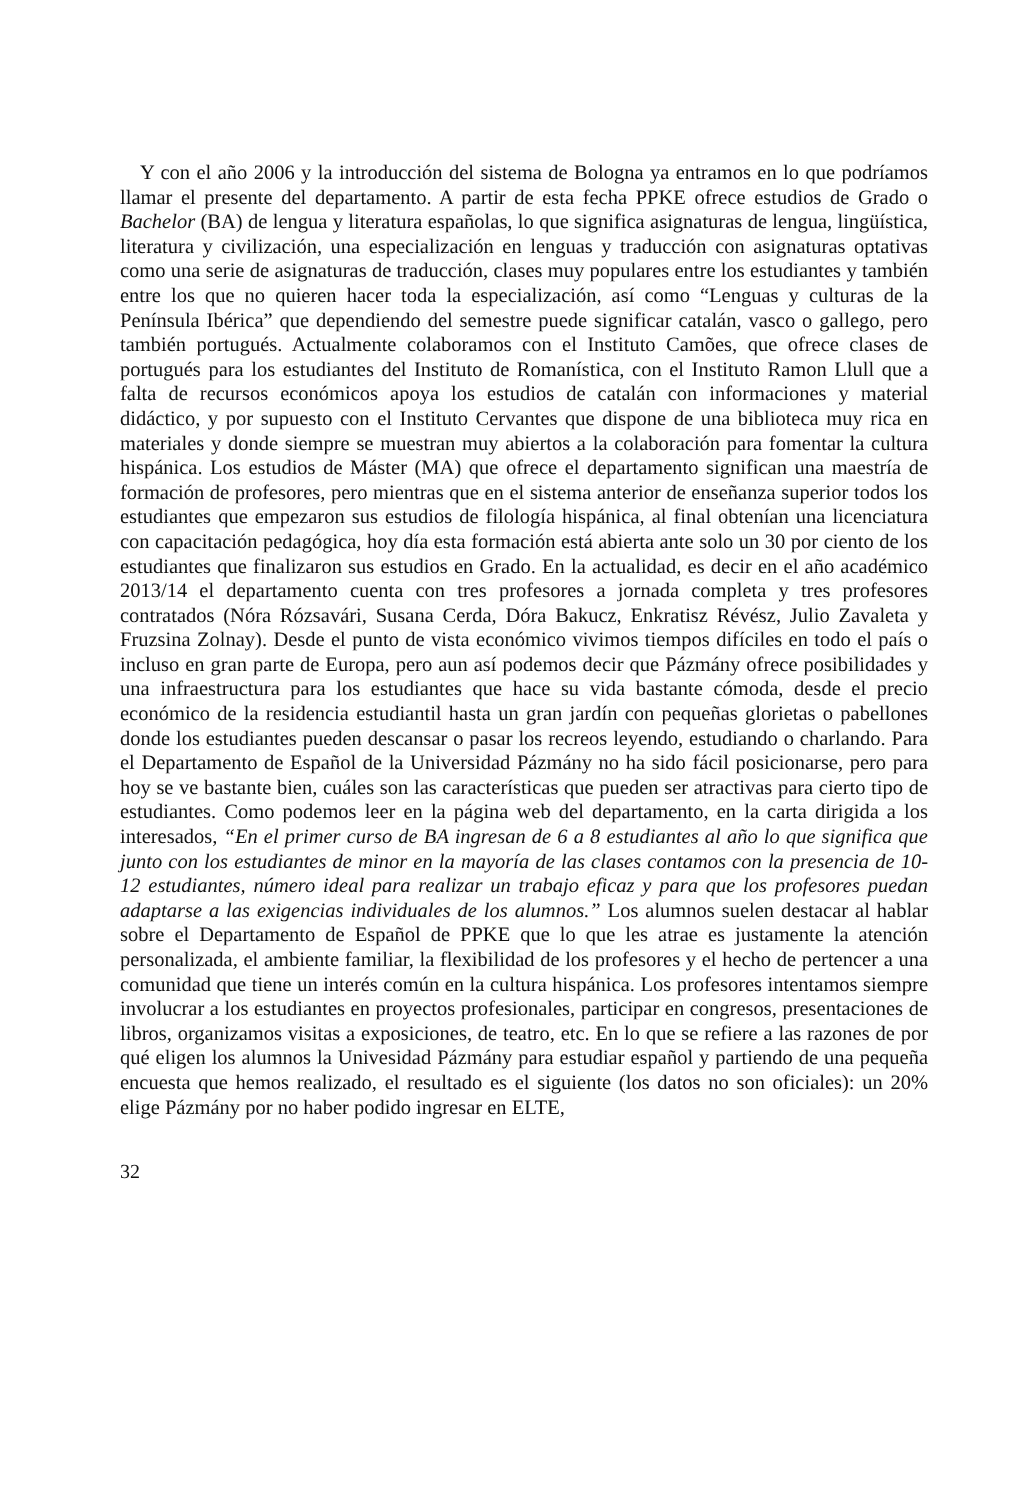Y con el año 2006 y la introducción del sistema de Bologna ya entramos en lo que podríamos llamar el presente del departamento. A partir de esta fecha PPKE ofrece estudios de Grado o Bachelor (BA) de lengua y literatura españolas, lo que significa asignaturas de lengua, lingüística, literatura y civilización, una especialización en lenguas y traducción con asignaturas optativas como una serie de asignaturas de traducción, clases muy populares entre los estudiantes y también entre los que no quieren hacer toda la especialización, así como “Lenguas y culturas de la Península Ibérica” que dependiendo del semestre puede significar catalán, vasco o gallego, pero también portugués. Actualmente colaboramos con el Instituto Camões, que ofrece clases de portugués para los estudiantes del Instituto de Romanística, con el Instituto Ramon Llull que a falta de recursos económicos apoya los estudios de catalán con informaciones y material didáctico, y por supuesto con el Instituto Cervantes que dispone de una biblioteca muy rica en materiales y donde siempre se muestran muy abiertos a la colaboración para fomentar la cultura hispánica. Los estudios de Máster (MA) que ofrece el departamento significan una maestría de formación de profesores, pero mientras que en el sistema anterior de enseñanza superior todos los estudiantes que empezaron sus estudios de filología hispánica, al final obtenían una licenciatura con capacitación pedagógica, hoy día esta formación está abierta ante solo un 30 por ciento de los estudiantes que finalizaron sus estudios en Grado. En la actualidad, es decir en el año académico 2013/14 el departamento cuenta con tres profesores a jornada completa y tres profesores contratados (Nóra Rózsavári, Susana Cerda, Dóra Bakucz, Enkratisz Révész, Julio Zavaleta y Fruzsina Zolnay). Desde el punto de vista económico vivimos tiempos difíciles en todo el país o incluso en gran parte de Europa, pero aun así podemos decir que Pázmány ofrece posibilidades y una infraestructura para los estudiantes que hace su vida bastante cómoda, desde el precio económico de la residencia estudiantil hasta un gran jardín con pequeñas glorietas o pabellones donde los estudiantes pueden descansar o pasar los recreos leyendo, estudiando o charlando. Para el Departamento de Español de la Universidad Pázmány no ha sido fácil posicionarse, pero para hoy se ve bastante bien, cuáles son las características que pueden ser atractivas para cierto tipo de estudiantes. Como podemos leer en la página web del departamento, en la carta dirigida a los interesados, “En el primer curso de BA ingresan de 6 a 8 estudiantes al año lo que significa que junto con los estudiantes de minor en la mayoría de las clases contamos con la presencia de 10-12 estudiantes, número ideal para realizar un trabajo eficaz y para que los profesores puedan adaptarse a las exigencias individuales de los alumnos.” Los alumnos suelen destacar al hablar sobre el Departamento de Español de PPKE que lo que les atrae es justamente la atención personalizada, el ambiente familiar, la flexibilidad de los profesores y el hecho de pertencer a una comunidad que tiene un interés común en la cultura hispánica. Los profesores intentamos siempre involucrar a los estudiantes en proyectos profesionales, participar en congresos, presentaciones de libros, organizamos visitas a exposiciones, de teatro, etc. En lo que se refiere a las razones de por qué eligen los alumnos la Univesidad Pázmány para estudiar español y partiendo de una pequeña encuesta que hemos realizado, el resultado es el siguiente (los datos no son oficiales): un 20% elige Pázmány por no haber podido ingresar en ELTE,
32